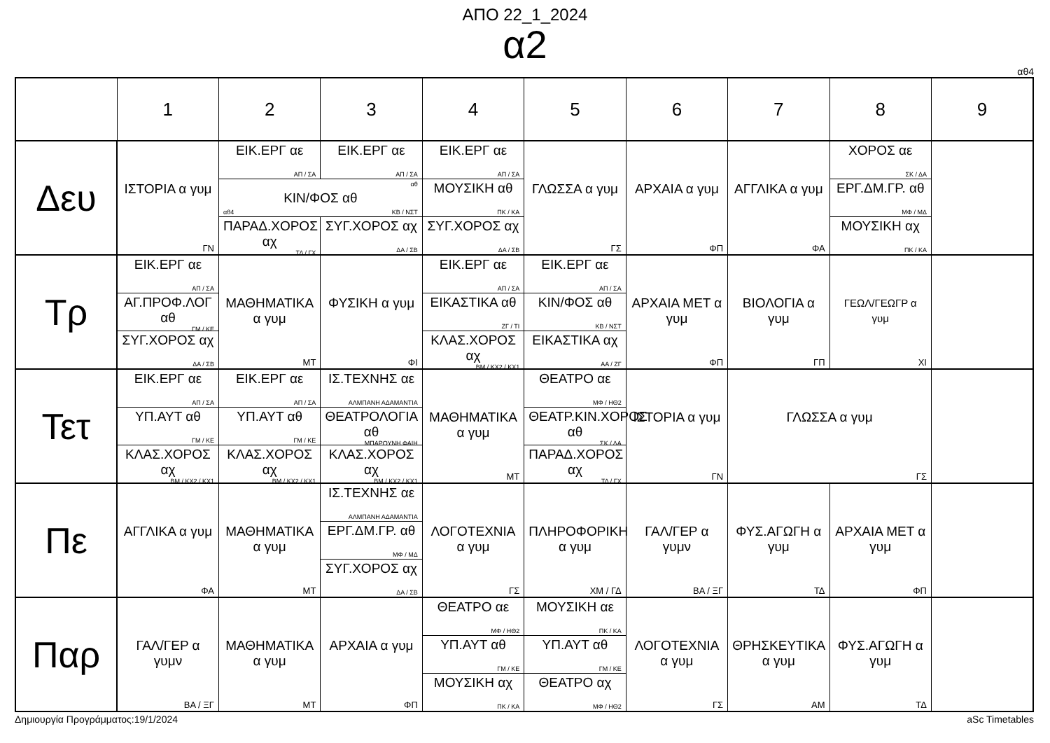ΑΠΟ 22_1_2024
α2
αθ4
| | 1 | 2 | 3 | 4 | 5 | 6 | 7 | 8 | 9 |
| --- | --- | --- | --- | --- | --- | --- | --- | --- | --- |
| Δευ | ΙΣΤΟΡΙΑ α γυμ ΓΝ | ΕΙΚ.ΕΡΓ αε ΑΠ / ΣΑ | ΕΙΚ.ΕΡΓ αε ΑΠ / ΣΑ | ΕΙΚ.ΕΡΓ αε ΑΠ / ΣΑ | ΓΛΩΣΣΑ α γυμ ΓΣ | ΑΡΧΑΙΑ α γυμ ΦΠ | ΑΓΓΛΙΚΑ α γυμ ΦΑ | ΧΟΡΟΣ αε ΣΚ / ΔΑ | |
| | | αθ ΚΙΝ/ΦΟΣ αθ αθ4 ΚΒ / ΝΣΤ | | ΜΟΥΣΙΚΗ αθ ΠΚ / ΚΑ | | | | ΕΡΓ.ΔΜ.ΓΡ. αθ ΜΦ / ΜΔ | |
| | | ΠΑΡΑΔ.ΧΟΡΟΣ αχ ΤΔ / ΓΧ | ΣΥΓ.ΧΟΡΟΣ αχ ΔΑ / ΣΒ | ΣΥΓ.ΧΟΡΟΣ αχ ΔΑ / ΣΒ | | | | ΜΟΥΣΙΚΗ αχ ΠΚ / ΚΑ | |
| Τρ | ΕΙΚ.ΕΡΓ αε ΑΠ / ΣΑ | ΜΑΘΗΜΑΤΙΚΑ α γυμ ΜΤ | ΦΥΣΙΚΗ α γυμ ΦΙ | ΕΙΚ.ΕΡΓ αε ΑΠ / ΣΑ | ΕΙΚ.ΕΡΓ αε ΑΠ / ΣΑ | ΑΡΧΑΙΑ ΜΕΤ α γυμ ΦΠ | ΒΙΟΛΟΓΙΑ α γυμ ΓΠ | ΓΕΩΛ/ΓΕΩΓΡ α γυμ ΧΙ | |
| | ΑΓ.ΠΡΟΦ.ΛΟΓ αθ ΓΜ / ΚΕ | | | ΕΙΚΑΣΤΙΚΑ αθ ΖΓ / ΤΙ | ΚΙΝ/ΦΟΣ αθ ΚΒ / ΝΣΤ | | | | |
| | ΣΥΓ.ΧΟΡΟΣ αχ ΔΑ / ΣΒ | | | ΚΛΑΣ.ΧΟΡΟΣ αχ ΒΜ / ΚΧ2 / ΚΧ1 | ΕΙΚΑΣΤΙΚΑ αχ ΑΑ / ΖΓ | | | | |
| Τετ | ΕΙΚ.ΕΡΓ αε ΑΠ / ΣΑ | ΕΙΚ.ΕΡΓ αε ΑΠ / ΣΑ | ΙΣ.ΤΕΧΝΗΣ αε ΑΛΜΠΑΝΗ ΑΔΑΜΑΝΤΙΑ | ΜΑΘΗΜΑΤΙΚΑ α γυμ ΜΤ | ΘΕΑΤΡΟ αε ΜΦ / ΗΘ2 | ΙΣΤΟΡΙΑ α γυμ ΓΝ | ΓΛΩΣΣΑ α γυμ ΓΣ | | |
| | ΥΠ.ΑΥΤ αθ ΓΜ / ΚΕ | ΥΠ.ΑΥΤ αθ ΓΜ / ΚΕ | ΘΕΑΤΡΟΛΟΓΙΑ αθ ΜΠΑΡΟΥΝΗ ΦΑΙΗ | | ΘΕΑΤΡ.ΚΙΝ.ΧΟΡΟΣ αθ ΣΚ / ΔΑ | | | | |
| | ΚΛΑΣ.ΧΟΡΟΣ αχ ΒΜ / ΚΧ2 / ΚΧ1 | ΚΛΑΣ.ΧΟΡΟΣ αχ ΒΜ / ΚΧ2 / ΚΧ1 | ΚΛΑΣ.ΧΟΡΟΣ αχ ΒΜ / ΚΧ2 / ΚΧ1 | | ΠΑΡΑΔ.ΧΟΡΟΣ αχ ΤΔ / ΓΧ | | | | |
| Πε | ΑΓΓΛΙΚΑ α γυμ ΦΑ | ΜΑΘΗΜΑΤΙΚΑ α γυμ ΜΤ | ΙΣ.ΤΕΧΝΗΣ αε ΑΛΜΠΑΝΗ ΑΔΑΜΑΝΤΙΑ | ΛΟΓΟΤΕΧΝΙΑ α γυμ ΓΣ | ΠΛΗΡΟΦΟΡΙΚΗ α γυμ ΧΜ / ΓΔ | ΓΑΛ/ΓΕΡ α γυμν ΒΑ / ΞΓ | ΦΥΣ.ΑΓΩΓΗ α γυμ ΤΔ | ΑΡΧΑΙΑ ΜΕΤ α γυμ ΦΠ | |
| | | | ΕΡΓ.ΔΜ.ΓΡ. αθ ΜΦ / ΜΔ | | | | | | |
| | | | ΣΥΓ.ΧΟΡΟΣ αχ ΔΑ / ΣΒ | | | | | | |
| Παρ | ΓΑΛ/ΓΕΡ α γυμν ΒΑ / ΞΓ | ΜΑΘΗΜΑΤΙΚΑ α γυμ ΜΤ | ΑΡΧΑΙΑ α γυμ ΦΠ | ΘΕΑΤΡΟ αε ΜΦ / ΗΘ2 | ΜΟΥΣΙΚΗ αε ΠΚ / ΚΑ | ΛΟΓΟΤΕΧΝΙΑ α γυμ ΓΣ | ΘΡΗΣΚΕΥΤΙΚΑ α γυμ ΑΜ | ΦΥΣ.ΑΓΩΓΗ α γυμ ΤΔ | |
| | | | | ΥΠ.ΑΥΤ αθ ΓΜ / ΚΕ | ΥΠ.ΑΥΤ αθ ΓΜ / ΚΕ | | | | |
| | | | | ΜΟΥΣΙΚΗ αχ ΠΚ / ΚΑ | ΘΕΑΤΡΟ αχ ΜΦ / ΗΘ2 | | | | |
Δημιουργία Προγράμματος:19/1/2024 aSc Timetables